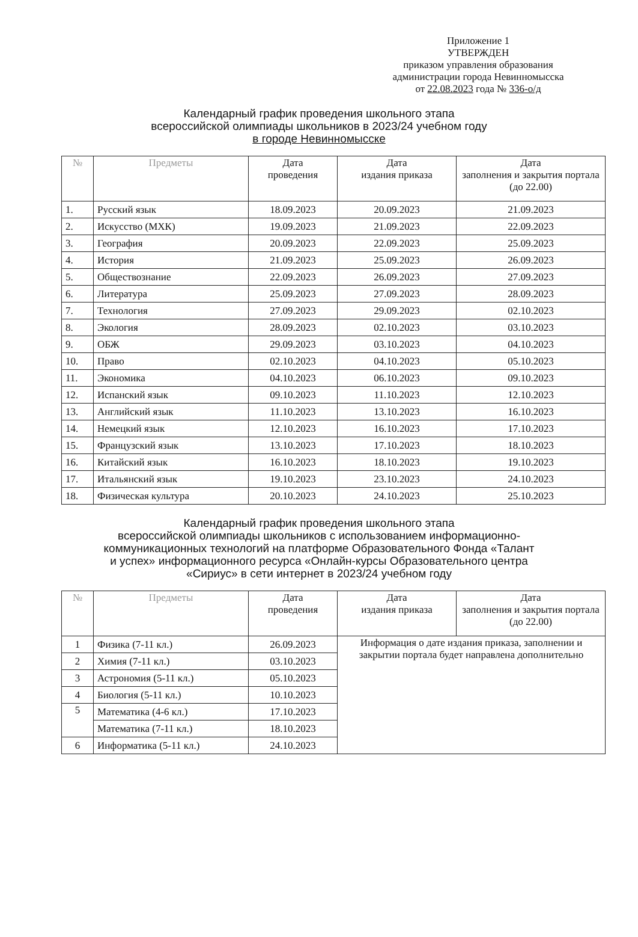Приложение 1
УТВЕРЖДЕН
приказом управления образования
администрации города Невинномысска
от 22.08.2023 года № 336-о/д
Календарный график проведения школьного этапа
всероссийской олимпиады школьников в 2023/24 учебном году
в городе Невинномысске
| № | Предметы | Дата проведения | Дата издания приказа | Дата заполнения и закрытия портала (до 22.00) |
| --- | --- | --- | --- | --- |
| 1. | Русский язык | 18.09.2023 | 20.09.2023 | 21.09.2023 |
| 2. | Искусство (МХК) | 19.09.2023 | 21.09.2023 | 22.09.2023 |
| 3. | География | 20.09.2023 | 22.09.2023 | 25.09.2023 |
| 4. | История | 21.09.2023 | 25.09.2023 | 26.09.2023 |
| 5. | Обществознание | 22.09.2023 | 26.09.2023 | 27.09.2023 |
| 6. | Литература | 25.09.2023 | 27.09.2023 | 28.09.2023 |
| 7. | Технология | 27.09.2023 | 29.09.2023 | 02.10.2023 |
| 8. | Экология | 28.09.2023 | 02.10.2023 | 03.10.2023 |
| 9. | ОБЖ | 29.09.2023 | 03.10.2023 | 04.10.2023 |
| 10. | Право | 02.10.2023 | 04.10.2023 | 05.10.2023 |
| 11. | Экономика | 04.10.2023 | 06.10.2023 | 09.10.2023 |
| 12. | Испанский язык | 09.10.2023 | 11.10.2023 | 12.10.2023 |
| 13. | Английский язык | 11.10.2023 | 13.10.2023 | 16.10.2023 |
| 14. | Немецкий язык | 12.10.2023 | 16.10.2023 | 17.10.2023 |
| 15. | Французский язык | 13.10.2023 | 17.10.2023 | 18.10.2023 |
| 16. | Китайский язык | 16.10.2023 | 18.10.2023 | 19.10.2023 |
| 17. | Итальянский язык | 19.10.2023 | 23.10.2023 | 24.10.2023 |
| 18. | Физическая культура | 20.10.2023 | 24.10.2023 | 25.10.2023 |
Календарный график проведения школьного этапа
всероссийской олимпиады школьников с использованием информационно-
коммуникационных технологий на платформе Образовательного Фонда «Талант
и успех» информационного ресурса «Онлайн-курсы Образовательного центра
«Сириус» в сети интернет в 2023/24 учебном году
| № | Предметы | Дата проведения | Дата издания приказа | Дата заполнения и закрытия портала (до 22.00) |
| --- | --- | --- | --- | --- |
| 1 | Физика (7-11 кл.) | 26.09.2023 | Информация о дате издания приказа, заполнении и закрытии портала будет направлена дополнительно | |
| 2 | Химия (7-11 кл.) | 03.10.2023 | | |
| 3 | Астрономия (5-11 кл.) | 05.10.2023 | | |
| 4 | Биология (5-11 кл.) | 10.10.2023 | | |
| 5 | Математика (4-6 кл.) | 17.10.2023 | | |
| | Математика (7-11 кл.) | 18.10.2023 | | |
| 6 | Информатика (5-11 кл.) | 24.10.2023 | | |